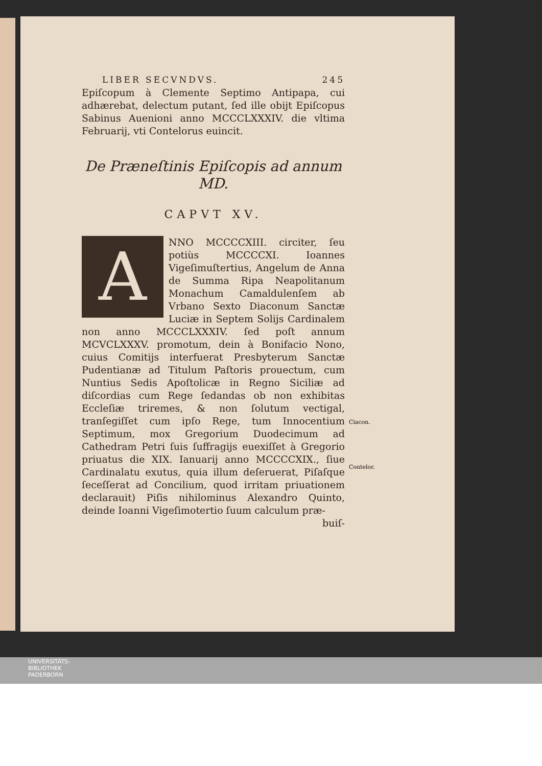LIBER SECVNDVS. 245
Epiſcopum à Clemente Septimo Antipapa, cui adhærebat, delectum putant, ſed ille obijt Epiſcopus Sabinus Auenioni anno MCCCLXXXIV. die vltima Februarij, vti Contelorus euincit.
De Præneſtinis Epiſcopis ad annum MD.
CAPVT XV.
A
NNO MCCCCXIII. circiter, ſeu potiùs MCCCCXI. Ioannes Vigeſimuſtertius, Angelum de Anna de Summa Ripa Neapolitanum Monachum Camaldulenſem ab Vrbano Sexto Diaconum Sanctæ Luciæ in Septem Solijs Cardinalem non anno MCCCLXXXIV. ſed poſt annum MCVCLXXXV. promotum, dein à Bonifacio Nono, cuius Comitijs interfuerat Presbyterum Sanctæ Pudentianæ ad Titulum Paſtoris prouectum, cum Nuntius Sedis Apoſtolicæ in Regno Siciliæ ad diſcordias cum Rege ſedandas ob non exhibitas Eccleſiæ triremes, & non ſolutum vectigal, tranſegiſſet cum ipſo Rege, tum Innocentium Septimum, mox Gregorium Duodecimum ad Cathedram Petri ſuis ſuffragijs euexiſſet à Gregorio priuatus die XIX. Ianuarij anno MCCCCXIX., ſiue Cardinalatu exutus, quia illum deſeruerat, Piſaſque ſeceſſerat ad Concilium, quod irritam priuationem declarauit) Piſis nihilominus Alexandro Quinto, deinde Ioanni Vigeſimotertio ſuum calculum præ-
buiſ-
Ciacon.
Contelor.
UNIVERSITÄTS-
BIBLIOTHEK
PADERBORN